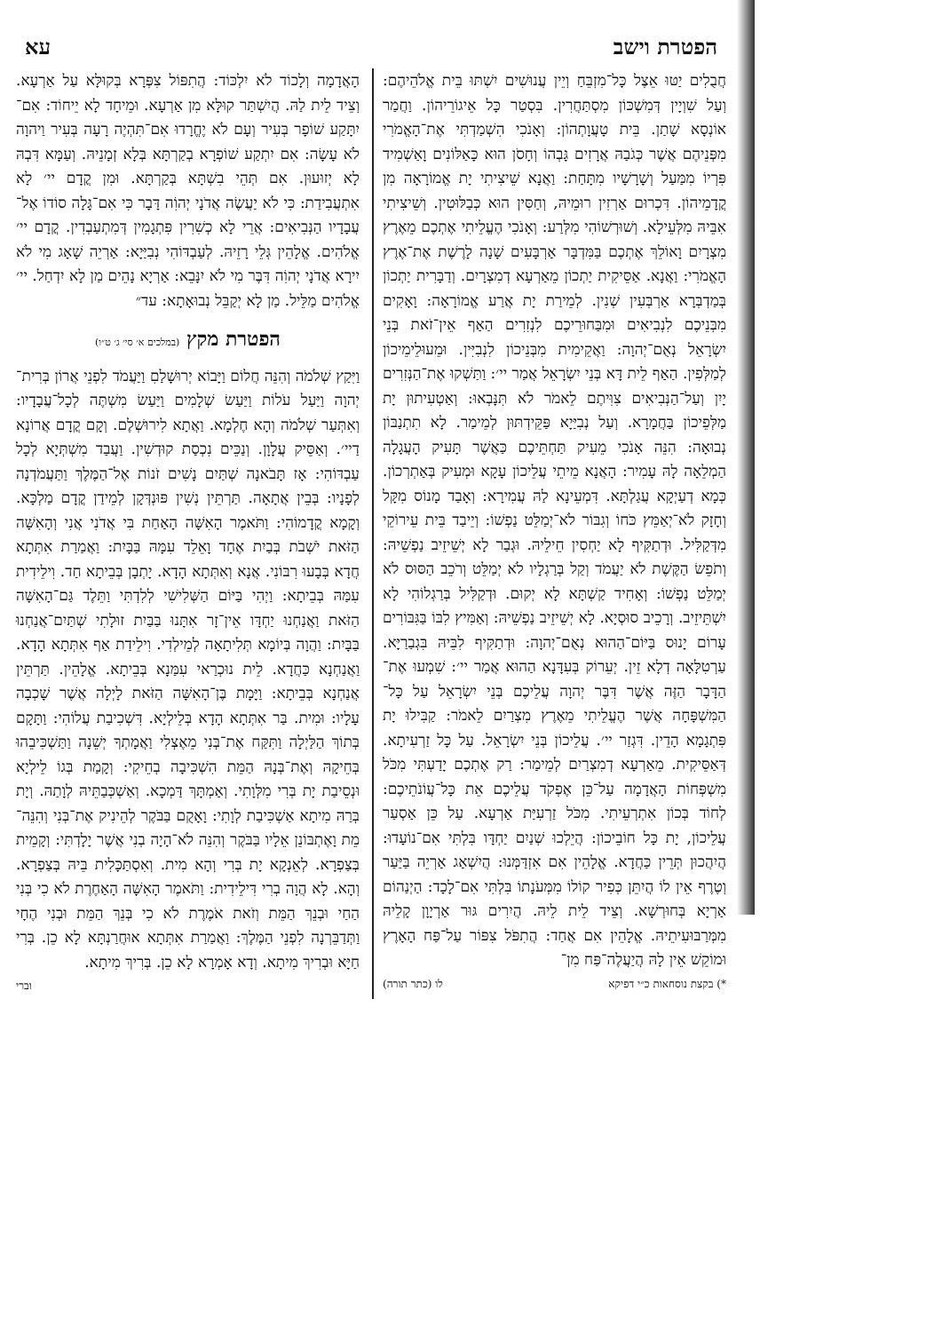הפטרת וישב עא
חֲבֻלִים יַטּוּ אֵצֶל כָּל־מִזְבֵּחַ וְיֵין עֲנוּשִׁים יִשְׁתּוּ בֵּית אֱלֹהֵיהֶם: וְעַל שִׁוְיָין דְּמִשְׁכּוֹן מִסְתַּחֲרִין. בִּסְטַר כָּל אֵיגוֹרֵיהוֹן. וַחֲמַר אוֹנְסָא שָׁתַן. בֵּית טָעֲוָתְהוֹן: וְאָנֹכִי הִשְׁמַדְתִּי אֶת־הָאֱמֹרִי מִפְּנֵיהֶם אֲשֶׁר כְּגֹבַהּ אֲרָזִים גָּבְהוֹ וְחָסֹן הוּא כָּאַלּוֹנִים וָאַשְׁמִיד פִּרְיוֹ מִמַּעַל וְשָׁרָשָׁיו מִתָּחַת: וַאֲנָא שֵׁיצִיתִי יָת אֱמוֹרָאָה מִן קֳדָמֵיהוֹן. דִּכְרוּם אַרְזִין רוּמֵיהּ, וְחַסִּין הוּא כְּבַלּוּטִין. וְשֵׁיצִיתִי אִבֵּיהּ מִלְּעֵילָא. וְשׁוּרְשׁוֹהִי מִלְּרַע: וְאָנֹכִי הֶעֱלֵיתִי אֶתְכֶם מֵאֶרֶץ מִצְרָיִם וָאוֹלֵךְ אֶתְכֶם בַּמִּדְבָּר אַרְבָּעִים שָׁנָה לָרֶשֶׁת אֶת־אֶרֶץ הָאֱמֹרִי: וַאֲנָא. אַסֵּיקִית יַתְכוֹן מֵאַרְעָא דְמִצְרָיִם. וְדַבָּרִית יַתְכוֹן בְּמַדְבְּרָא אַרְבְּעִין שְׁנִין. לְמֵירַת יָת אֲרַע אֱמוֹרָאָה: וָאָקִים מִבְּנֵיכֶם לִנְבִיאִים וּמִבַּחוּרֵיכֶם לִנְזִרִים הַאַף אֵין־זֹאת בְּנֵי יִשְׂרָאֵל נְאֻם־יְהוָה: וַאֲקֵימִית מִבְּנֵיכוֹן לִנְבִיִּין. וּמֵעוּלֵימֵיכוֹן לְמַלְּפִין. הַאַף לֵית דָּא בְּנֵי יִשְׂרָאֵל אֲמַר יי׳: וַתַּשְׁקוּ אֶת־הַנְּזִרִים יָיִן וְעַל־הַנְּבִיאִים צִוִּיתֶם לֵאמֹר לֹא תִּנָּבְאוּ: וְאַטְעִיתוּן יָת מַלְּפֵיכוֹן בַּחֲמָרָא. וְעַל נְבִיַּיָא פַּקֵּידְתּוּן לְמֵימַר. לָא תִתְנַבּוֹן נְבוּאָה: הִנֵּה אָנֹכִי מֵעִיק תַּחְתֵּיכֶם כַּאֲשֶׁר תָּעִיק הָעֲגָלָה הַמְלֵאָה לָהּ עָמִיר: הָאֲנָא מֵיתֵי עֲלֵיכוֹן עָקָא וּמְעִיק בְּאַתְרְכוֹן. כְּמָא דְעַיְקָא עֲגַלְתָּא. דִּמְעֵינָא לַהּ עֲמִירָא: וְאָבַד מָנוֹס מִקָּל וְחָזָק לֹא־יְאַמֵּץ כֹּחוֹ וְגִבּוֹר לֹא־יְמַלֵּט נַפְשׁוֹ: וְיֵיבַד בֵּית עֵירוֹקֵי מִדְּקַלִּיל. וּדְתַקִּיף לָא יַחְסִין חֵילֵיהּ. וּגְבַר לָא יְשֵׁיזֵיב נַפְשֵׁיהּ: וְתֹפֵשׂ הַקֶּשֶׁת לֹא יַעֲמֹד וְקַל בְּרַגְלָיו לֹא יְמַלֵּט וְרֹכֵב הַסּוּס לֹא יְמַלֵּט נַפְשׁוֹ: וְאָחִיד קַשְׁתָּא לָא יְקוּם. וּדְקַלִּיל בְּרַגְלוֹהִי לָא יִשְׁתֵּיזֵיב. וְרָכֵיב סוּסְיָא. לָא יְשֵׁיזֵיב נַפְשֵׁיהּ: וְאַמִּיץ לִבּוֹ בַּגִּבּוֹרִים עָרוֹם יָנוּס בַּיּוֹם־הַהוּא נְאֻם־יְהוָה: וּדְתַקִּיף לִבֵּיהּ בִּגְבַרַיָּא. עַרְטִלָּאָה דְלָא זֵין. יְעֵרוֹק בְּעִדָּנָא הַהוּא אֲמַר יי׳: שִׁמְעוּ אֶת־הַדָּבָר הַזֶּה אֲשֶׁר דִּבֶּר יְהוָה עֲלֵיכֶם בְּנֵי יִשְׂרָאֵל עַל כָּל־הַמִּשְׁפָּחָה אֲשֶׁר הֶעֱלֵיתִי מֵאֶרֶץ מִצְרַיִם לֵאמֹר: קַבִּילוּ יָת פִּתְגָמָא הָדֵין. דִּגְזַר יי׳. עֲלֵיכוֹן בְּנֵי יִשְׂרָאֵל. עַל כָּל זַרְעִיתָא. דְּאַסֵּיקִית. מֵאַרְעָא דְמִצְרַיִם לְמֵימַר: רַק אֶתְכֶם יָדַעְתִּי מִכֹּל מִשְׁפְּחוֹת הָאֲדָמָה עַל־כֵּן אֶפְקֹד עֲלֵיכֶם אֵת כָּל־עֲוֹנֹתֵיכֶם: לְחוֹד בְּכוֹן אִתְרְעֵיתִי. מִכֹּל זַרְעִיַּת אַרְעָא. עַל כֵּן אַסְעַר עֲלֵיכוֹן, יָת כָּל חוֹבֵיכוֹן: הֲיֵלְכוּ שְׁנַיִם יַחְדָּו בִּלְתִּי אִם־נוֹעָדוּ: הֲיִהֲכוּן תְּרֵין כַּחֲדָא. אֱלָהֵין אִם אִזְדַּמְּנוּ: הֲיִשְׁאַג אַרְיֵה בַּיַּעַר וְטֶרֶף אֵין לוֹ הֲיִתֵּן כְּפִיר קוֹלוֹ מִמְּעֹנָתוֹ בִּלְתִּי אִם־לָכָד: הַיְנַהוֹם אַרְיָא בְּחוּרְשָׁא. וְצֵיד לֵית לֵיהּ. הֲיִרִים גּוּר אַרְיָוָן קָלֵיהּ מִמְּרַבּוּעִיתֵיהּ. אֱלָהֵין אִם אֲחַד: הֲתִפֹּל צִפּוֹר עַל־פַּח הָאָרֶץ וּמוֹקֵשׁ אֵין לָהּ הֲיַעֲלֶה־פַּח מִן־
*) בקצת נוסחאות כ״י דפיקא לו (כתר תורה)
הָאֲדָמָה וְלָכוֹד לֹא יִלְכּוֹד: הֲתִפּוֹל צִפְּרָא בְּקוּלָּא עַל אַרְעָא. וְצֵיד לֵית לַהּ. הֲיִשְׁתַּר קוּלָּא מִן אַרְעָא. וּמֵיחָד לָא יֵיחוֹד: אִם־יִתָּקַע שׁוֹפָר בְּעִיר וְעָם לֹא יֶחֱרָדוּ אִם־תִּהְיֶה רָעָה בְּעִיר וַיהוָה לֹא עָשָׂה: אִם יִתְקַע שׁוֹפְרָא בְקַרְתָּא בְּלָא זְמָנֵיהּ. וְעַמָּא דִּבְהּ לָא יְזוּעוּן. אִם תְּהֵי בִשְׁתָּא בְּקַרְתָּא. וּמִן קֳדָם יי׳ לָא אִתְעֲבִידַת: כִּי לֹא יַעֲשֶׂה אֲדֹנָי יְהוִֹה דָּבָר כִּי אִם־גָּלָה סוֹדוֹ אֶל־עֲבָדָיו הַנְּבִיאִים: אֲרֵי לָא כְשִׁרִין פִּתְגָמִין דְּמִתְעַבְדִין. קֳדָם יי׳ אֱלֹהִים. אֱלָהֵין גְּלֵי רָזֵיהּ. לְעַבְדּוֹהִי נְבִיַּיָא: אַרְיֵה שָׁאָג מִי לֹא יִירָא אֲדֹנָי יְהוִֹה דִּבֶּר מִי לֹא יִנָּבֵא: אַרְיָא נָהֵים מַן לָא יִדְחַל. יי׳ אֱלֹהִים מַלֵּיל. מַן לָא יְקַבֵּל נְבוּאָתָא: עד״
הפטרת מקץ (במלכים א׳ סי׳ ג׳ ט״ו)
וַיִּקַץ שְׁלֹמֹה וְהִנֵּה חֲלוֹם וַיָּבוֹא יְרוּשָׁלַםִ וַיַּעֲמֹד לִפְנֵי אֲרוֹן בְּרִית־יְהוָה וַיַּעַל עֹלוֹת וַיַּעַשׂ שְׁלָמִים וַיַּעַשׂ מִשְׁתֶּה לְכָל־עֲבָדָיו: וְאִתְּעַר שְׁלֹמֹה וְהָא חֶלְמָא. וַאֲתָא לִירוּשְׁלֶם. וְקָם קֳדָם אֲרוֹנָא דַיי׳. וְאַסֵּיק עֲלָוָן. וְנַכֵּים נִכְסַת קוּדְשִׁין. וַעֲבַד מִשְׁתְּיָא לְכָל עַבְדּוֹהִי: אָז תָּבֹאנָה שְׁתַּיִם נָשִׁים זֹנוֹת אֶל־הַמֶּלֶךְ וַתַּעֲמֹדְנָה לְפָנָיו: בְּבֵין אֲתָאָה. תַּרְתֵּין נְשִׁין פּוּנְדְּקָן לְמֵידַן קֳדָם מַלְכָּא. וְקָמָא קֳדָמוֹהִי: וַתֹּאמֶר הָאִשָּׁה הָאַחַת בִּי אֲדֹנִי אֲנִי וְהָאִשָּׁה הַזֹּאת יֹשְׁבֹת בְּבַיִת אֶחָד וָאֵלֵד עִמָּהּ בַּבָּיִת: וַאֲמַרַת אִתְּתָא חֲדָא בְּבָעוּ רִבּוֹנִי. אֲנָא וְאִתְּתָא הָדָא. יָתְבָן בְּבֵיתָא חַד. וִילֵידִית עִמַּהּ בְּבֵיתָא: וַיְהִי בַּיּוֹם הַשְּׁלִישִׁי לְלִדְתִּי וַתֵּלֶד גַּם־הָאִשָּׁה הַזֹּאת וַאֲנַחְנוּ יַחְדָּו אֵין־זָר אִתָּנוּ בַּבַּיִת זוּלָתִי שְׁתַּיִם־אֲנַחְנוּ בַּבָּיִת: וַהֲוָה בְּיוֹמָא תְּלִיתָאָה לְמֵילְדִי. וִילֵידַת אַף אִתְּתָא הָדָא. וַאֲנַחְנָא כַּחֲדָא. לֵית נוּכְרַאי עִמַּנָא בְּבֵיתָא. אֱלָהֵין. תַּרְתֵּין אֲנַחְנָא בְּבֵיתָא: וַיָּמָת בֶּן־הָאִשָּׁה הַזֹּאת לָיְלָה אֲשֶׁר שָׁכְבָה עָלָיו: וּמִית. בַּר אִתְּתָא הָדָא בְּלֵילְיָא. דִּשְׁכִיבַת עֲלוֹהִי: וַתָּקָם בְּתוֹךְ הַלַּיְלָה וַתִּקַּח אֶת־בְּנִי מֵאֶצְלִי וַאֲמָתְךָ יְשֵׁנָה וַתַּשְׁכִּיבֵהוּ בְּחֵיקָהּ וְאֶת־בְּנָהּ הַמֵּת הִשְׁכִּיבָה בְחֵיקִי: וְקָמַת בְּגוֹ לֵילְיָא וּנְסֵיבַת יָת בְּרִי מִלְּוָתִי. וְאַמְתָּךְ דַּמְכָא. וְאַשְׁכְּבַתֵּיהּ לְוָתַהּ. וְיָת בְּרַהּ מִיתָא אַשְׁכִּיבַת לְוָתִי: וָאָקֻם בַּבֹּקֶר לְהֵינִיק אֶת־בְּנִי וְהִנֵּה־מֵת וָאֶתְבּוֹנֵן אֵלָיו בַּבֹּקֶר וְהִנֵּה לֹא־הָיָה בְנִי אֲשֶׁר יָלָדְתִּי: וְקָמֵית בְּצַפְרָא. לְאֵנְקָא יָת בְּרִי וְהָא מִית. וְאִסְתַּכָּלִית בֵּיהּ בְּצַפְרָא. וְהָא. לָא הֲוָה בְרִי דִּילֵידִית: וַתֹּאמֶר הָאִשָּׁה הָאַחֶרֶת לֹא כִי בְּנִי הַחַי וּבְנֵךְ הַמֵּת וְזֹאת אֹמֶרֶת לֹא כִי בְּנֵךְ הַמֵּת וּבְנִי הֶחָי וַתְּדַבֵּרְנָה לִפְנֵי הַמֶּלֶךְ: וַאֲמַרַת אִתְּתָא אוּחֲרַנְתָּא לָא כֵן. בְּרִי חַיָּא וּבְרִיךְ מִיתָא. וְדָא אָמְרָא לָא כֵן. בְּרִיךְ מִיתָא.
וברי